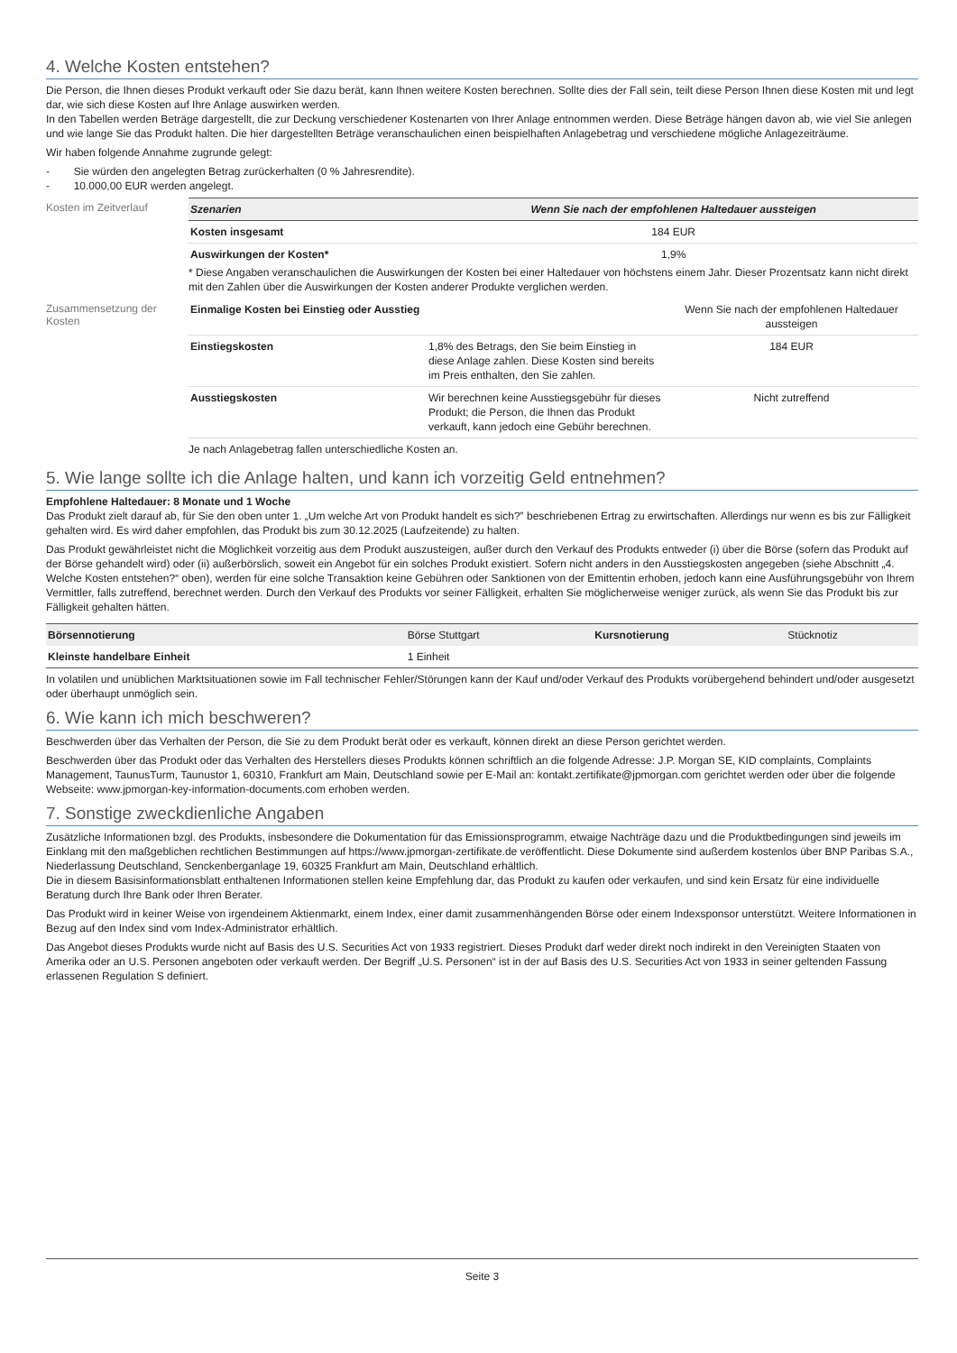4. Welche Kosten entstehen?
Die Person, die Ihnen dieses Produkt verkauft oder Sie dazu berät, kann Ihnen weitere Kosten berechnen. Sollte dies der Fall sein, teilt diese Person Ihnen diese Kosten mit und legt dar, wie sich diese Kosten auf Ihre Anlage auswirken werden.
In den Tabellen werden Beträge dargestellt, die zur Deckung verschiedener Kostenarten von Ihrer Anlage entnommen werden. Diese Beträge hängen davon ab, wie viel Sie anlegen und wie lange Sie das Produkt halten. Die hier dargestellten Beträge veranschaulichen einen beispielhaften Anlagebetrag und verschiedene mögliche Anlagezeiträume.
Wir haben folgende Annahme zugrunde gelegt:
- Sie würden den angelegten Betrag zurückerhalten (0 % Jahresrendite).
- 10.000,00 EUR werden angelegt.
Kosten im Zeitverlauf
| Szenarien | Wenn Sie nach der empfohlenen Haltedauer aussteigen |
| --- | --- |
| Kosten insgesamt | 184 EUR |
| Auswirkungen der Kosten* | 1,9% |
* Diese Angaben veranschaulichen die Auswirkungen der Kosten bei einer Haltedauer von höchstens einem Jahr. Dieser Prozentsatz kann nicht direkt mit den Zahlen über die Auswirkungen der Kosten anderer Produkte verglichen werden.
Zusammensetzung der Kosten
| Einmalige Kosten bei Einstieg oder Ausstieg | | Wenn Sie nach der empfohlenen Haltedauer aussteigen |
| Einstiegskosten | 1,8% des Betrags, den Sie beim Einstieg in diese Anlage zahlen. Diese Kosten sind bereits im Preis enthalten, den Sie zahlen. | 184 EUR |
| Ausstiegskosten | Wir berechnen keine Ausstiegsgebühr für dieses Produkt; die Person, die Ihnen das Produkt verkauft, kann jedoch eine Gebühr berechnen. | Nicht zutreffend |
Je nach Anlagebetrag fallen unterschiedliche Kosten an.
5. Wie lange sollte ich die Anlage halten, und kann ich vorzeitig Geld entnehmen?
Empfohlene Haltedauer: 8 Monate und 1 Woche
Das Produkt zielt darauf ab, für Sie den oben unter 1. „Um welche Art von Produkt handelt es sich?” beschriebenen Ertrag zu erwirtschaften. Allerdings nur wenn es bis zur Fälligkeit gehalten wird. Es wird daher empfohlen, das Produkt bis zum 30.12.2025 (Laufzeitende) zu halten.
Das Produkt gewährleistet nicht die Möglichkeit vorzeitig aus dem Produkt auszusteigen, außer durch den Verkauf des Produkts entweder (i) über die Börse (sofern das Produkt auf der Börse gehandelt wird) oder (ii) außerbörslich, soweit ein Angebot für ein solches Produkt existiert. Sofern nicht anders in den Ausstiegskosten angegeben (siehe Abschnitt „4. Welche Kosten entstehen?“ oben), werden für eine solche Transaktion keine Gebühren oder Sanktionen von der Emittentin erhoben, jedoch kann eine Ausführungsgebühr von Ihrem Vermittler, falls zutreffend, berechnet werden. Durch den Verkauf des Produkts vor seiner Fälligkeit, erhalten Sie möglicherweise weniger zurück, als wenn Sie das Produkt bis zur Fälligkeit gehalten hätten.
| Börsennotierung | Börse Stuttgart | Kursnotierung | Stücknotiz |
| Kleinste handelbare Einheit | 1 Einheit | | |
In volatilen und unüblichen Marktsituationen sowie im Fall technischer Fehler/Störungen kann der Kauf und/oder Verkauf des Produkts vorübergehend behindert und/oder ausgesetzt oder überhaupt unmöglich sein.
6. Wie kann ich mich beschweren?
Beschwerden über das Verhalten der Person, die Sie zu dem Produkt berät oder es verkauft, können direkt an diese Person gerichtet werden.
Beschwerden über das Produkt oder das Verhalten des Herstellers dieses Produkts können schriftlich an die folgende Adresse: J.P. Morgan SE, KID complaints, Complaints Management, TaunusTurm, Taunustor 1, 60310, Frankfurt am Main, Deutschland sowie per E-Mail an: kontakt.zertifikate@jpmorgan.com gerichtet werden oder über die folgende Webseite: www.jpmorgan-key-information-documents.com erhoben werden.
7. Sonstige zweckdienliche Angaben
Zusätzliche Informationen bzgl. des Produkts, insbesondere die Dokumentation für das Emissionsprogramm, etwaige Nachträge dazu und die Produktbedingungen sind jeweils im Einklang mit den maßgeblichen rechtlichen Bestimmungen auf https://www.jpmorgan-zertifikate.de veröffentlicht. Diese Dokumente sind außerdem kostenlos über BNP Paribas S.A., Niederlassung Deutschland, Senckenberganlage 19, 60325 Frankfurt am Main, Deutschland erhältlich.
Die in diesem Basisinformationsblatt enthaltenen Informationen stellen keine Empfehlung dar, das Produkt zu kaufen oder verkaufen, und sind kein Ersatz für eine individuelle Beratung durch Ihre Bank oder Ihren Berater.
Das Produkt wird in keiner Weise von irgendeinem Aktienmarkt, einem Index, einer damit zusammenhängenden Börse oder einem Indexsponsor unterstützt. Weitere Informationen in Bezug auf den Index sind vom Index-Administrator erhältlich.
Das Angebot dieses Produkts wurde nicht auf Basis des U.S. Securities Act von 1933 registriert. Dieses Produkt darf weder direkt noch indirekt in den Vereinigten Staaten von Amerika oder an U.S. Personen angeboten oder verkauft werden. Der Begriff „U.S. Personen“ ist in der auf Basis des U.S. Securities Act von 1933 in seiner geltenden Fassung erlassenen Regulation S definiert.
Seite 3